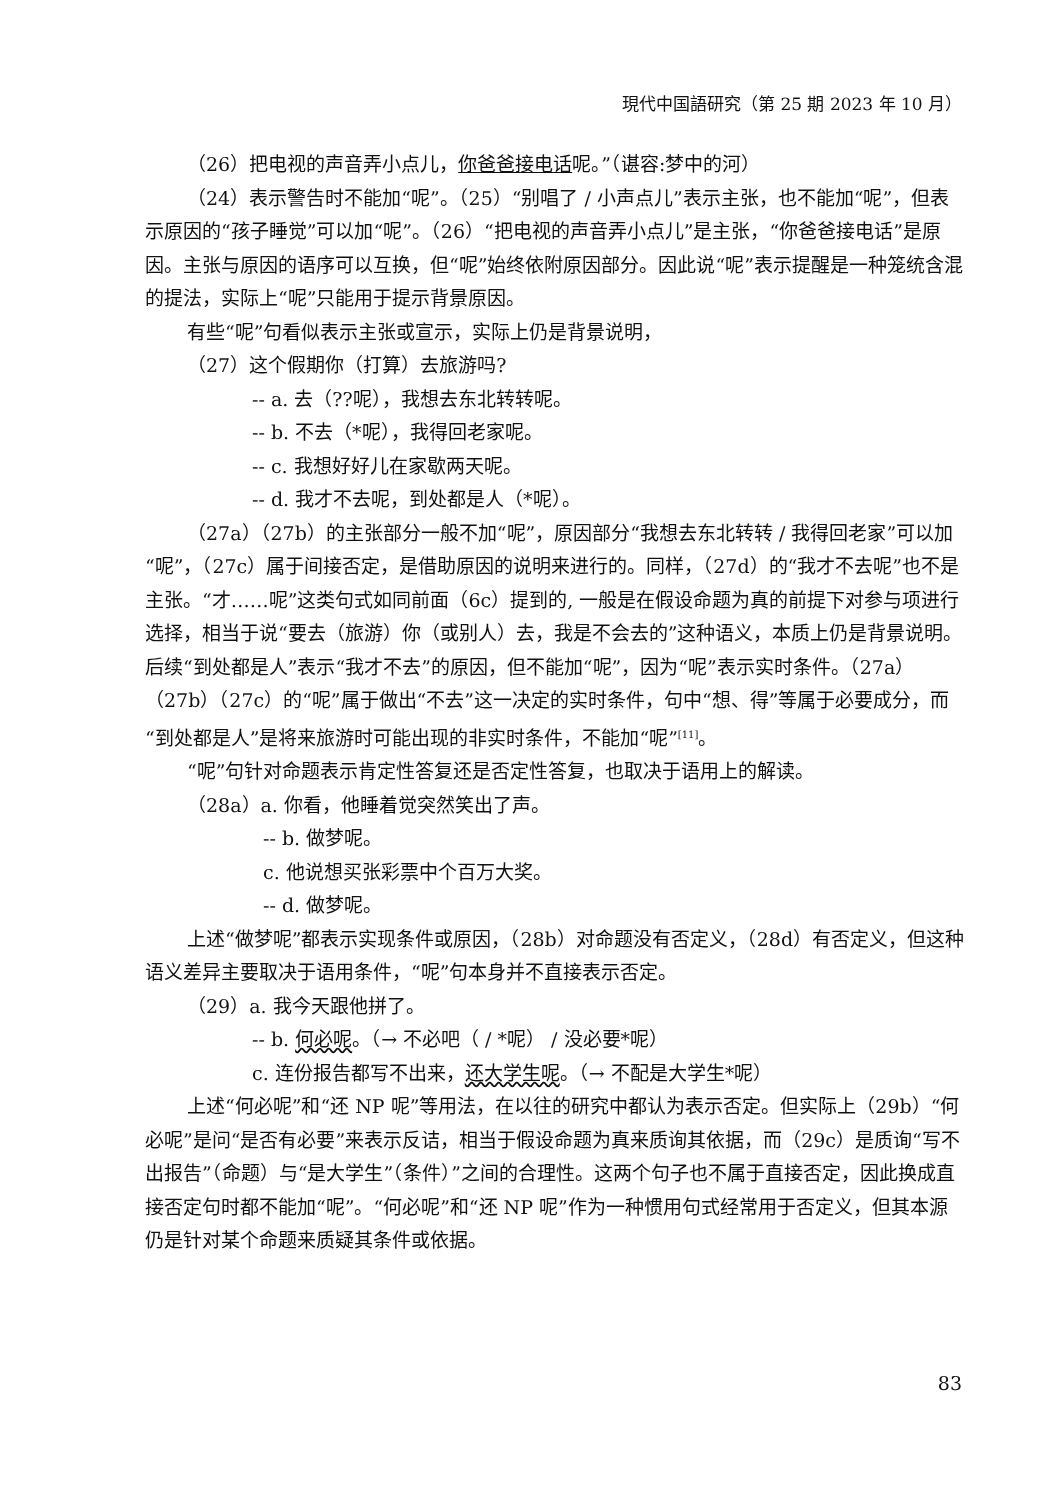現代中国語研究（第 25 期 2023 年 10 月）
（26）把电视的声音弄小点儿，你爸爸接电话呢。”（谌容:梦中的河）
（24）表示警告时不能加“呢”。（25）“别唱了 / 小声点儿”表示主张，也不能加“呢”，但表示原因的“孩子睡觉”可以加“呢”。（26）“把电视的声音弄小点儿”是主张，“你爸爸接电话”是原因。主张与原因的语序可以互换，但“呢”始终依附原因部分。因此说“呢”表示提醒是一种笼统含混的提法，实际上“呢”只能用于提示背景原因。
有些“呢”句看似表示主张或宣示，实际上仍是背景说明，
（27）这个假期你（打算）去旅游吗?
-- a. 去（??呢），我想去东北转转呢。
-- b. 不去（*呢），我得回老家呢。
-- c. 我想好好儿在家歇两天呢。
-- d. 我才不去呢，到处都是人（*呢）。
（27a）（27b）的主张部分一般不加“呢”，原因部分“我想去东北转转 / 我得回老家”可以加“呢”，（27c）属于间接否定，是借助原因的说明来进行的。同样，（27d）的“我才不去呢”也不是主张。“才……呢”这类句式如同前面（6c）提到的, 一般是在假设命题为真的前提下对参与项进行选择，相当于说“要去（旅游）你（或别人）去，我是不会去的”这种语义，本质上仍是背景说明。后续“到处都是人”表示“我才不去”的原因，但不能加“呢”，因为“呢”表示实时条件。（27a）（27b）（27c）的“呢”属于做出“不去”这一决定的实时条件，句中“想、得”等属于必要成分，而“到处都是人”是将来旅游时可能出现的非实时条件，不能加“呢”<sup>[11]</sup>。
“呢”句针对命题表示肯定性答复还是否定性答复，也取决于语用上的解读。
（28a）a. 你看，他睡着觉突然笑出了声。
-- b. 做梦呢。
c. 他说想买张彩票中个百万大奖。
-- d. 做梦呢。
上述“做梦呢”都表示实现条件或原因，（28b）对命题没有否定义，（28d）有否定义，但这种语义差异主要取决于语用条件，“呢”句本身并不直接表示否定。
（29）a. 我今天跟他拼了。
-- b. 何必呢。（→ 不必吧（ / *呢） / 没必要*呢）
c. 连份报告都写不出来，还大学生呢。（→ 不配是大学生*呢）
上述“何必呢”和“还 NP 呢”等用法，在以往的研究中都认为表示否定。但实际上（29b）“何必呢”是问“是否有必要”来表示反诘，相当于假设命题为真来质询其依据，而（29c）是质询“写不出报告”（命题）与“是大学生”（条件）”之间的合理性。这两个句子也不属于直接否定，因此换成直接否定句时都不能加“呢”。“何必呢”和“还 NP 呢”作为一种惯用句式经常用于否定义，但其本源仍是针对某个命题来质疑其条件或依据。
83